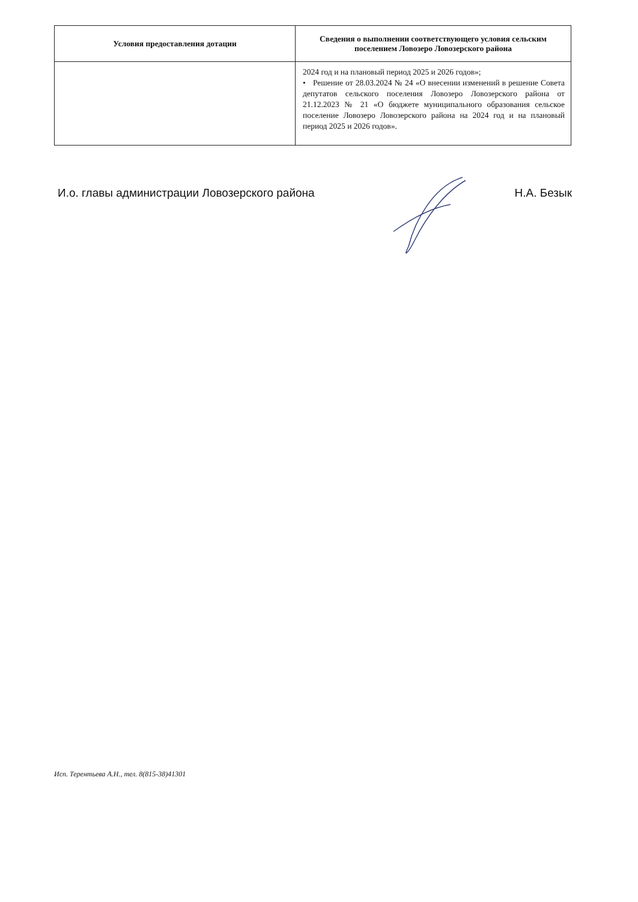| Условия предоставления дотации | Сведения о выполнении соответствующего условия сельским поселением Ловозеро Ловозерского района |
| --- | --- |
| | 2024 год и на плановый период 2025 и 2026 годов»; • Решение от 28.03.2024 № 24 «О внесении изменений в решение Совета депутатов сельского поселения Ловозеро Ловозерского района от 21.12.2023 № 21 «О бюджете муниципального образования сельское поселение Ловозеро Ловозерского района на 2024 год и на плановый период 2025 и 2026 годов». |
И.о. главы администрации Ловозерского района Н.А. Безык
Исп. Терентьева А.Н., тел. 8(815-38)41301